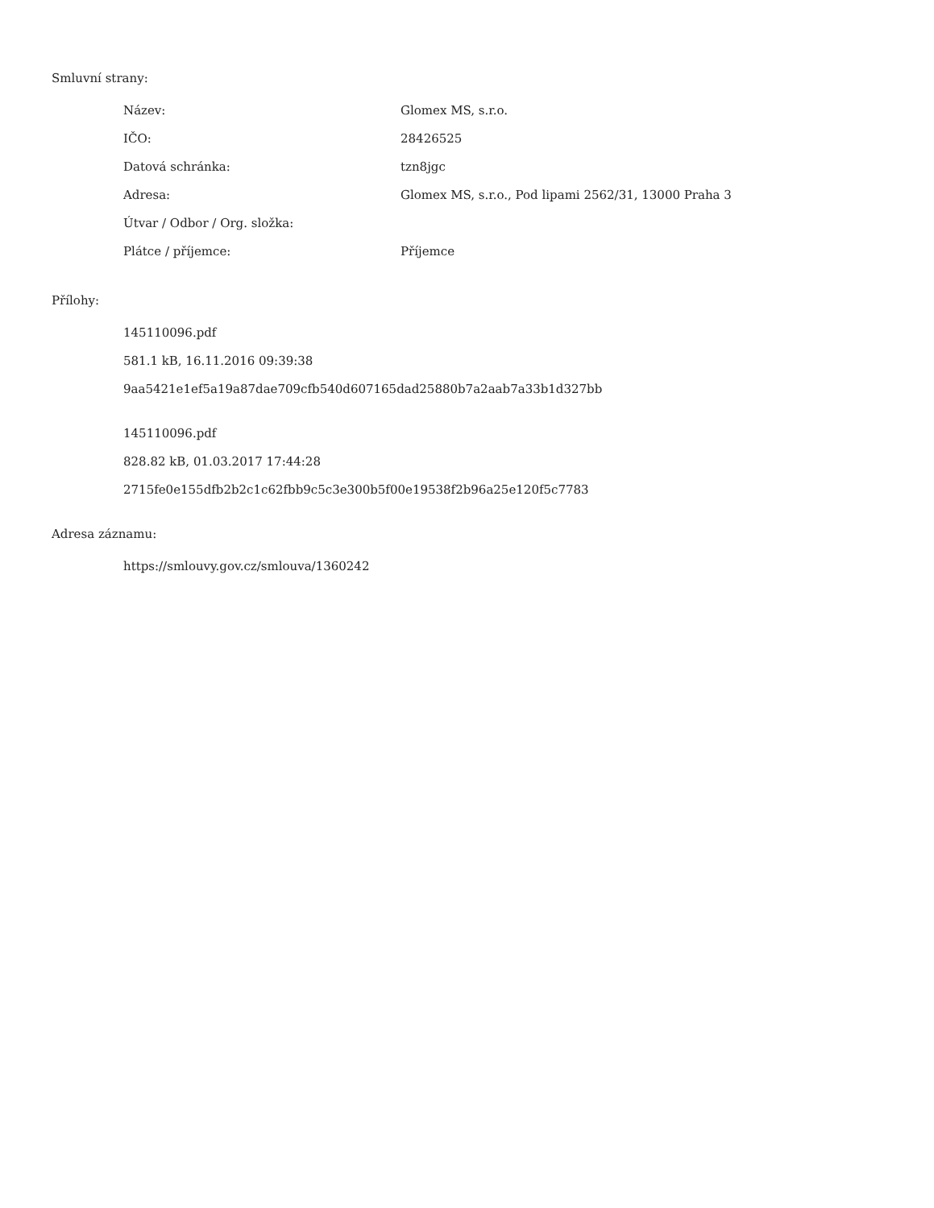Smluvní strany:
| Název: | Glomex MS, s.r.o. |
| IČO: | 28426525 |
| Datová schránka: | tzn8jgc |
| Adresa: | Glomex MS, s.r.o., Pod lipami 2562/31, 13000 Praha 3 |
| Útvar / Odbor / Org. složka: | |
| Plátce / příjemce: | Příjemce |
Přílohy:
145110096.pdf
581.1 kB, 16.11.2016 09:39:38
9aa5421e1ef5a19a87dae709cfb540d607165dad25880b7a2aab7a33b1d327bb
145110096.pdf
828.82 kB, 01.03.2017 17:44:28
2715fe0e155dfb2b2c1c62fbb9c5c3e300b5f00e19538f2b96a25e120f5c7783
Adresa záznamu:
https://smlouvy.gov.cz/smlouva/1360242